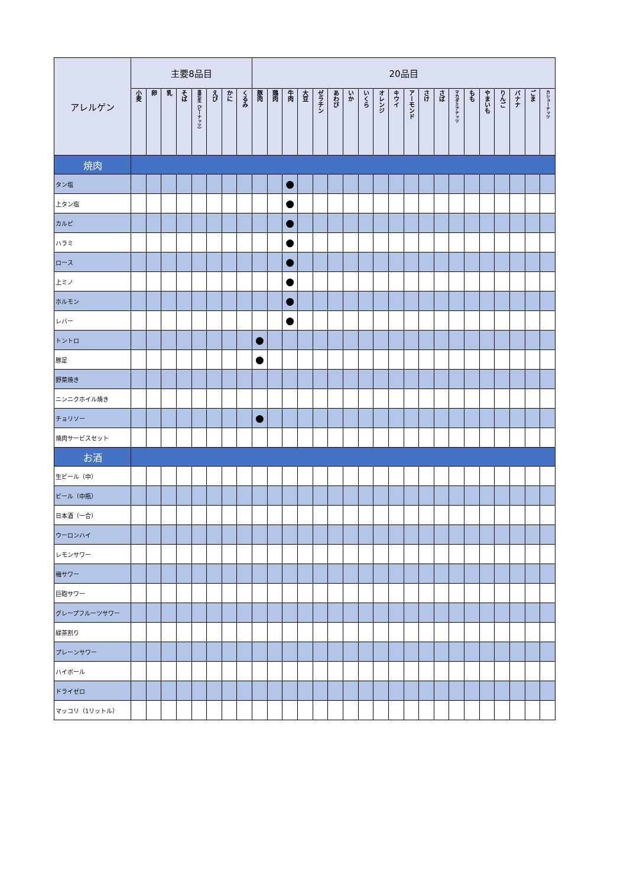| アレルゲン | 主要8品目 | | | | | | | | 20品目 | | | | | | | | | | | | | | | | | | | |
| --- | --- | --- | --- | --- | --- | --- | --- | --- | --- | --- | --- | --- | --- | --- | --- | --- | --- | --- | --- | --- | --- | --- | --- | --- | --- | --- | --- | --- |
| | 小麦 | 卵 | 乳 | そば | 落花生（ピーナッツ） | えび | かに | くるみ | 豚肉 | 鶏肉 | 牛肉 | 大豆 | ゼラチン | あわび | いか | いくら | オレンジ | キウイ | アーモンド | さけ | さば | マカダミアナッツ | もも | やまいも | りんご | バナナ | ごま | カシューナッツ |
| 焼肉 | | | | | | | | | | | | | | | | | | | | | | | | | | | | |
| タン塩 | | | | | | | | | | | ● | | | | | | | | | | | | | | | | | |
| 上タン塩 | | | | | | | | | | | ● | | | | | | | | | | | | | | | | | |
| カルビ | | | | | | | | | | | ● | | | | | | | | | | | | | | | | | |
| ハラミ | | | | | | | | | | | ● | | | | | | | | | | | | | | | | | |
| ロース | | | | | | | | | | | ● | | | | | | | | | | | | | | | | | |
| 上ミノ | | | | | | | | | | | ● | | | | | | | | | | | | | | | | | |
| ホルモン | | | | | | | | | | | ● | | | | | | | | | | | | | | | | | |
| レバー | | | | | | | | | | | ● | | | | | | | | | | | | | | | | | |
| トントロ | | | | | | | | | ● | | | | | | | | | | | | | | | | | | | |
| 豚足 | | | | | | | | | ● | | | | | | | | | | | | | | | | | | | |
| 野菜焼き | | | | | | | | | | | | | | | | | | | | | | | | | | | | |
| ニンニクホイル焼き | | | | | | | | | | | | | | | | | | | | | | | | | | | | |
| チョリソー | | | | | | | | | ● | | | | | | | | | | | | | | | | | | | |
| 焼肉サービスセット | | | | | | | | | | | | | | | | | | | | | | | | | | | | |
| お酒 | | | | | | | | | | | | | | | | | | | | | | | | | | | | |
| 生ビール（中） | | | | | | | | | | | | | | | | | | | | | | | | | | | | |
| ビール（中瓶） | | | | | | | | | | | | | | | | | | | | | | | | | | | | |
| 日本酒（一合） | | | | | | | | | | | | | | | | | | | | | | | | | | | | |
| ウーロンハイ | | | | | | | | | | | | | | | | | | | | | | | | | | | | |
| レモンサワー | | | | | | | | | | | | | | | | | | | | | | | | | | | | |
| 梅サワー | | | | | | | | | | | | | | | | | | | | | | | | | | | | |
| 巨砲サワー | | | | | | | | | | | | | | | | | | | | | | | | | | | | |
| グレープフルーツサワー | | | | | | | | | | | | | | | | | | | | | | | | | | | | |
| 緑茶割り | | | | | | | | | | | | | | | | | | | | | | | | | | | | |
| プレーンサワー | | | | | | | | | | | | | | | | | | | | | | | | | | | | |
| ハイボール | | | | | | | | | | | | | | | | | | | | | | | | | | | | |
| ドライゼロ | | | | | | | | | | | | | | | | | | | | | | | | | | | | |
| マッコリ（1リットル） | | | | | | | | | | | | | | | | | | | | | | | | | | | | |